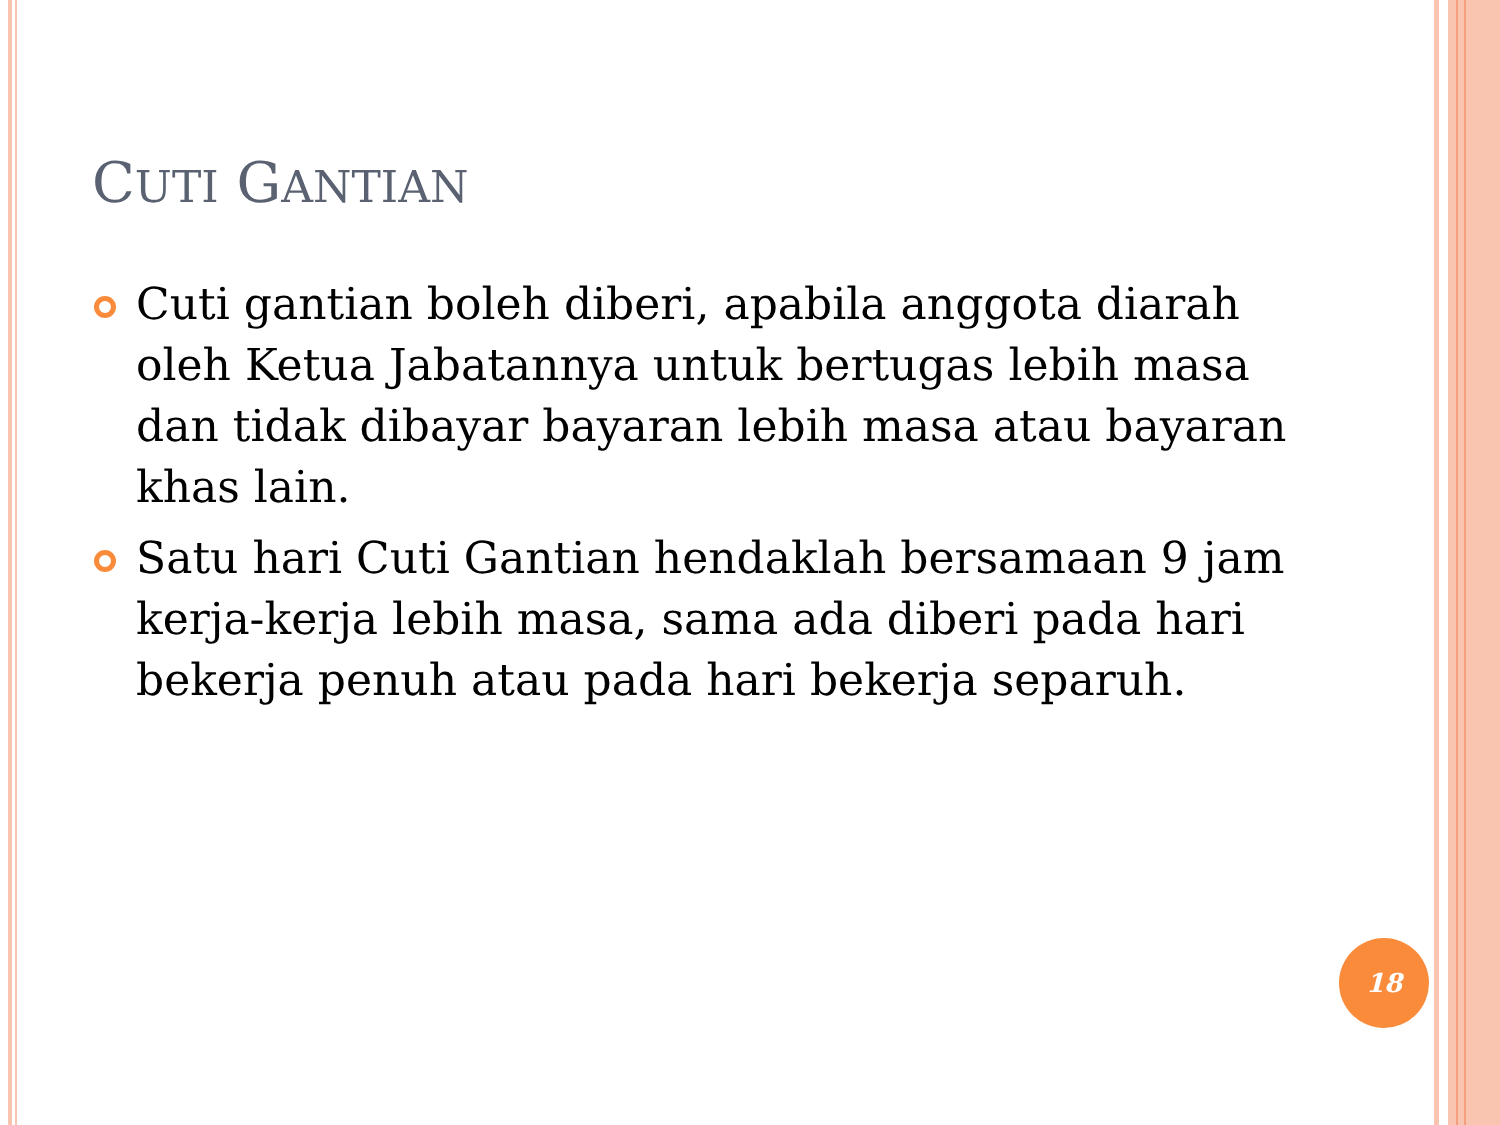CUTI GANTIAN
Cuti gantian boleh diberi, apabila anggota diarah oleh Ketua Jabatannya untuk bertugas lebih masa dan tidak dibayar bayaran lebih masa atau bayaran khas lain.
Satu hari Cuti Gantian hendaklah bersamaan 9 jam kerja-kerja lebih masa, sama ada diberi pada hari bekerja penuh atau pada hari bekerja separuh.
18